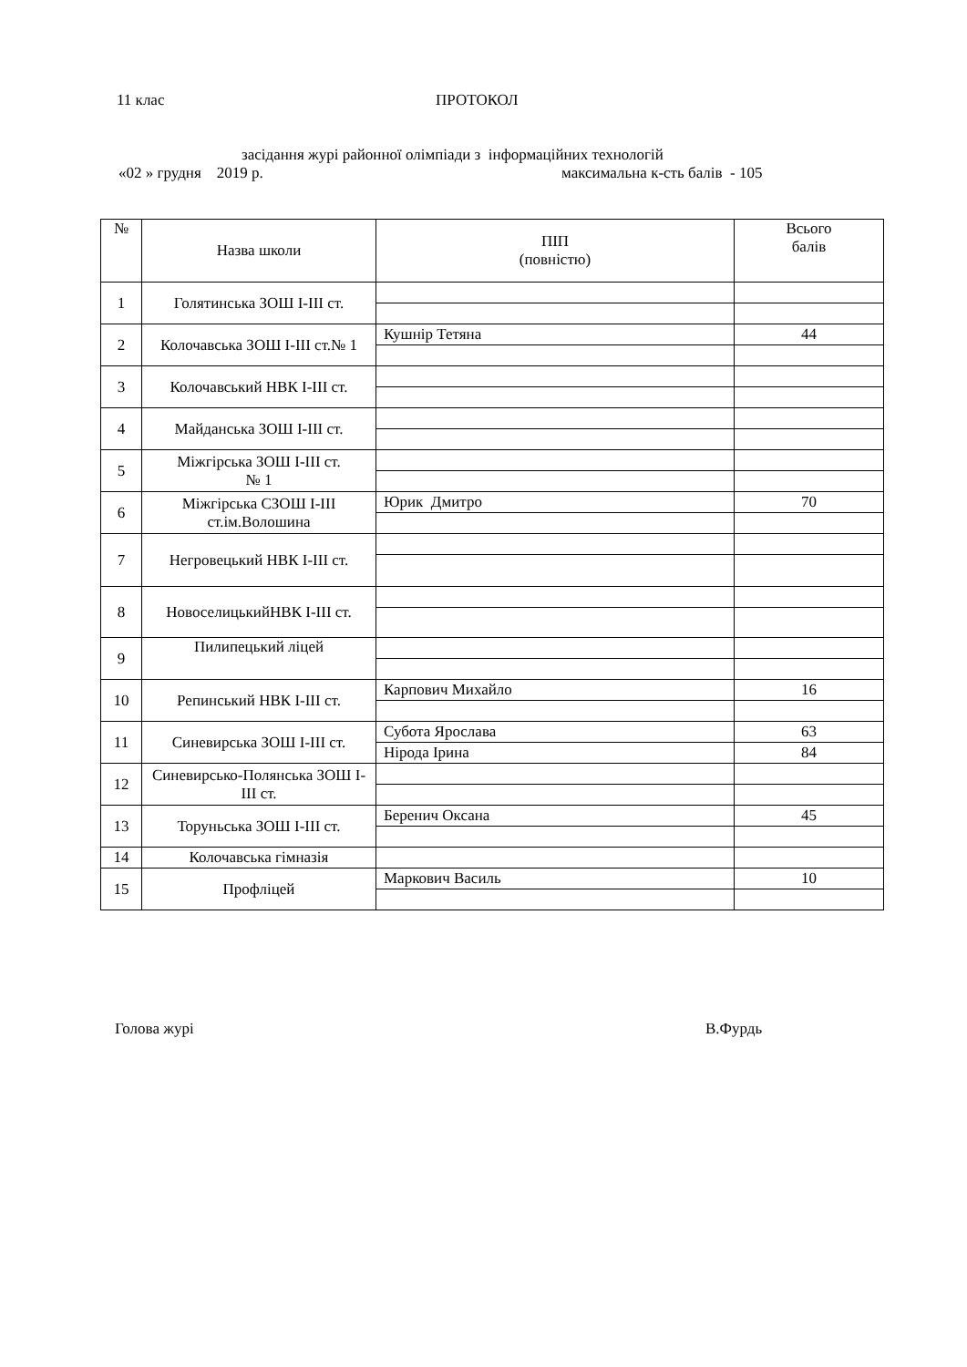11 клас ПРОТОКОЛ
засідання журі районної олімпіади з інформаційних технологій
«02 » грудня 2019 р. максимальна к-сть балів - 105
| № | Назва школи | ПІП (повністю) | Всього балів |
| 1 | Голятинська ЗОШ І-ІІІ ст. | | |
| 2 | Колочавська ЗОШ І-ІІІ ст.№ 1 | Кушнір Тетяна | 44 |
| 3 | Колочавський НВК І-ІІІ ст. | | |
| 4 | Майданська ЗОШ І-ІІІ ст. | | |
| 5 | Міжгірська ЗОШ І-ІІІ ст. № 1 | | |
| 6 | Міжгірська СЗОШ І-ІІІ ст.ім.Волошина | Юрик Дмитро | 70 |
| 7 | Негровецький НВК І-ІІІ ст. | | |
| 8 | НовоселицькийНВК І-ІІІ ст. | | |
| 9 | Пилипецький ліцей | | |
| 10 | Репинський НВК І-ІІІ ст. | Карпович Михайло | 16 |
| 11 | Синевирська ЗОШ І-ІІІ ст. | Субота Ярослава | 63 |
| | | Нірода Ірина | 84 |
| 12 | Синевирсько-Полянська ЗОШ І-ІІІ ст. | | |
| 13 | Торуньська ЗОШ І-ІІІ ст. | Беренич Оксана | 45 |
| 14 | Колочавська гімназія | | |
| 15 | Профліцей | Маркович Василь | 10 |
Голова журі В.Фурдь